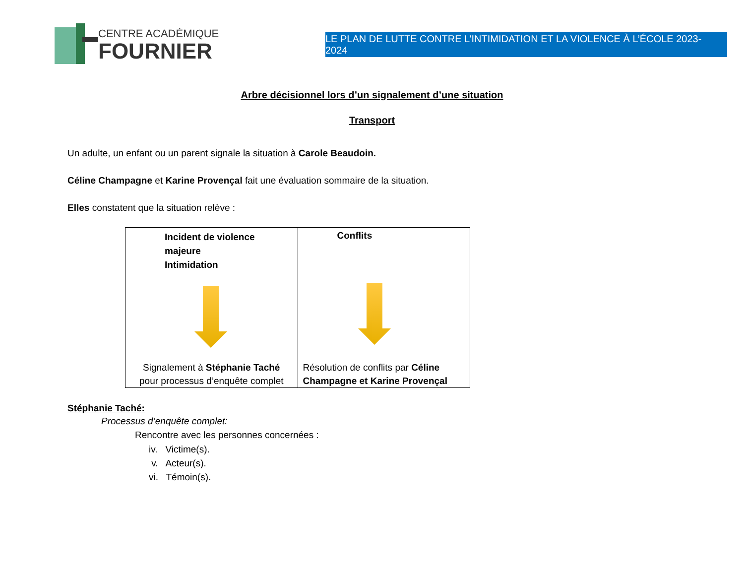CENTRE ACADÉMIQUE
FOURNIER
LE PLAN DE LUTTE CONTRE L’INTIMIDATION ET LA VIOLENCE À L’ÉCOLE 2023-2024
Arbre décisionnel lors d’un signalement d’une situation
Transport
Un adulte, un enfant ou un parent signale la situation à Carole Beaudoin.
Céline Champagne et Karine Provençal fait une évaluation sommaire de la situation.
Elles constatent que la situation relève :
| Incident de violence majeure Intimidation Signalement à Stéphanie Taché pour processus d’enquête complet | Conflits Résolution de conflits par Céline Champagne et Karine Provençal |
Stéphanie Taché:
Processus d’enquête complet:
Rencontre avec les personnes concernées :
iv. Victime(s).
v. Acteur(s).
vi. Témoin(s).